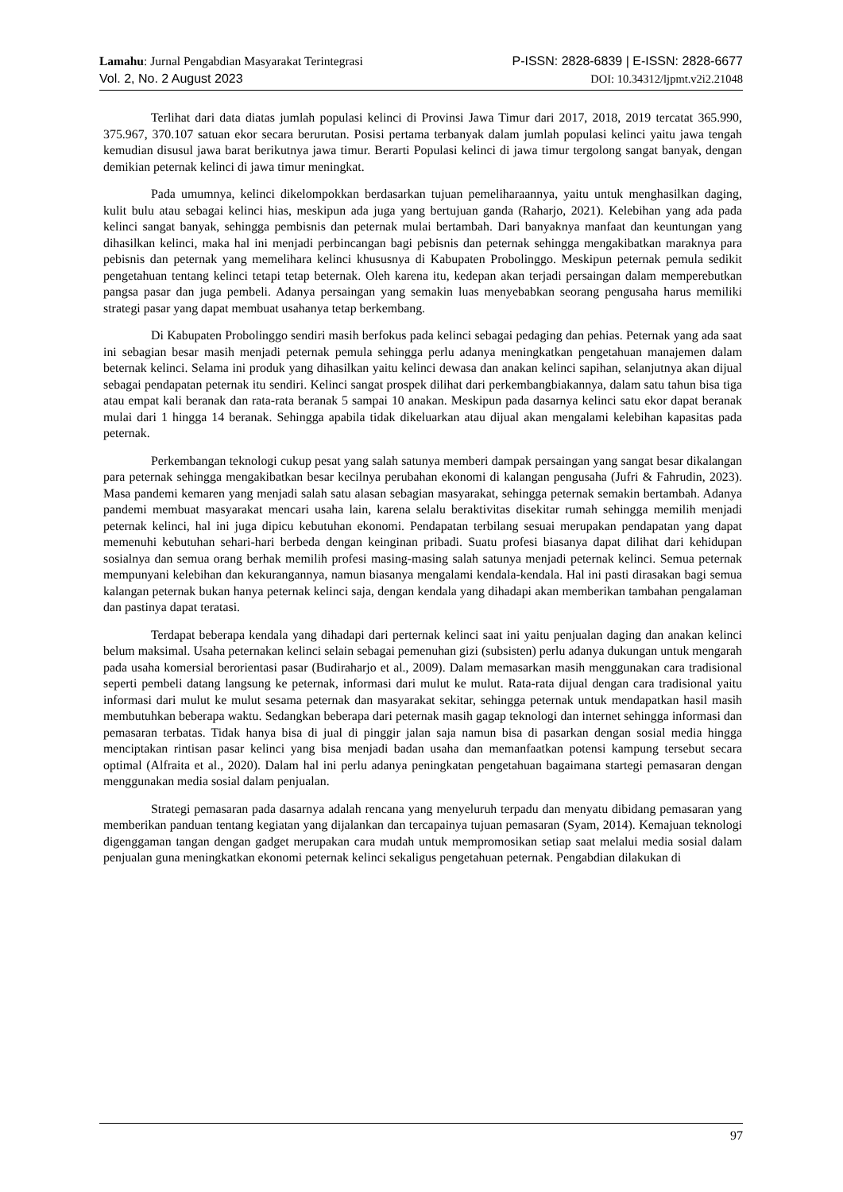Lamahu: Jurnal Pengabdian Masyarakat Terintegrasi P-ISSN: 2828-6839 | E-ISSN: 2828-6677
Vol. 2, No. 2 August 2023 DOI: 10.34312/ljpmt.v2i2.21048
Terlihat dari data diatas jumlah populasi kelinci di Provinsi Jawa Timur dari 2017, 2018, 2019 tercatat 365.990, 375.967, 370.107 satuan ekor secara berurutan. Posisi pertama terbanyak dalam jumlah populasi kelinci yaitu jawa tengah kemudian disusul jawa barat berikutnya jawa timur. Berarti Populasi kelinci di jawa timur tergolong sangat banyak, dengan demikian peternak kelinci di jawa timur meningkat.
Pada umumnya, kelinci dikelompokkan berdasarkan tujuan pemeliharaannya, yaitu untuk menghasilkan daging, kulit bulu atau sebagai kelinci hias, meskipun ada juga yang bertujuan ganda (Raharjo, 2021). Kelebihan yang ada pada kelinci sangat banyak, sehingga pembisnis dan peternak mulai bertambah. Dari banyaknya manfaat dan keuntungan yang dihasilkan kelinci, maka hal ini menjadi perbincangan bagi pebisnis dan peternak sehingga mengakibatkan maraknya para pebisnis dan peternak yang memelihara kelinci khususnya di Kabupaten Probolinggo. Meskipun peternak pemula sedikit pengetahuan tentang kelinci tetapi tetap beternak. Oleh karena itu, kedepan akan terjadi persaingan dalam memperebutkan pangsa pasar dan juga pembeli. Adanya persaingan yang semakin luas menyebabkan seorang pengusaha harus memiliki strategi pasar yang dapat membuat usahanya tetap berkembang.
Di Kabupaten Probolinggo sendiri masih berfokus pada kelinci sebagai pedaging dan pehias. Peternak yang ada saat ini sebagian besar masih menjadi peternak pemula sehingga perlu adanya meningkatkan pengetahuan manajemen dalam beternak kelinci. Selama ini produk yang dihasilkan yaitu kelinci dewasa dan anakan kelinci sapihan, selanjutnya akan dijual sebagai pendapatan peternak itu sendiri. Kelinci sangat prospek dilihat dari perkembangbiakannya, dalam satu tahun bisa tiga atau empat kali beranak dan rata-rata beranak 5 sampai 10 anakan. Meskipun pada dasarnya kelinci satu ekor dapat beranak mulai dari 1 hingga 14 beranak. Sehingga apabila tidak dikeluarkan atau dijual akan mengalami kelebihan kapasitas pada peternak.
Perkembangan teknologi cukup pesat yang salah satunya memberi dampak persaingan yang sangat besar dikalangan para peternak sehingga mengakibatkan besar kecilnya perubahan ekonomi di kalangan pengusaha (Jufri & Fahrudin, 2023). Masa pandemi kemaren yang menjadi salah satu alasan sebagian masyarakat, sehingga peternak semakin bertambah. Adanya pandemi membuat masyarakat mencari usaha lain, karena selalu beraktivitas disekitar rumah sehingga memilih menjadi peternak kelinci, hal ini juga dipicu kebutuhan ekonomi. Pendapatan terbilang sesuai merupakan pendapatan yang dapat memenuhi kebutuhan sehari-hari berbeda dengan keinginan pribadi. Suatu profesi biasanya dapat dilihat dari kehidupan sosialnya dan semua orang berhak memilih profesi masing-masing salah satunya menjadi peternak kelinci. Semua peternak mempunyani kelebihan dan kekurangannya, namun biasanya mengalami kendala-kendala. Hal ini pasti dirasakan bagi semua kalangan peternak bukan hanya peternak kelinci saja, dengan kendala yang dihadapi akan memberikan tambahan pengalaman dan pastinya dapat teratasi.
Terdapat beberapa kendala yang dihadapi dari perternak kelinci saat ini yaitu penjualan daging dan anakan kelinci belum maksimal. Usaha peternakan kelinci selain sebagai pemenuhan gizi (subsisten) perlu adanya dukungan untuk mengarah pada usaha komersial berorientasi pasar (Budiraharjo et al., 2009). Dalam memasarkan masih menggunakan cara tradisional seperti pembeli datang langsung ke peternak, informasi dari mulut ke mulut. Rata-rata dijual dengan cara tradisional yaitu informasi dari mulut ke mulut sesama peternak dan masyarakat sekitar, sehingga peternak untuk mendapatkan hasil masih membutuhkan beberapa waktu. Sedangkan beberapa dari peternak masih gagap teknologi dan internet sehingga informasi dan pemasaran terbatas. Tidak hanya bisa di jual di pinggir jalan saja namun bisa di pasarkan dengan sosial media hingga menciptakan rintisan pasar kelinci yang bisa menjadi badan usaha dan memanfaatkan potensi kampung tersebut secara optimal (Alfraita et al., 2020). Dalam hal ini perlu adanya peningkatan pengetahuan bagaimana startegi pemasaran dengan menggunakan media sosial dalam penjualan.
Strategi pemasaran pada dasarnya adalah rencana yang menyeluruh terpadu dan menyatu dibidang pemasaran yang memberikan panduan tentang kegiatan yang dijalankan dan tercapainya tujuan pemasaran (Syam, 2014). Kemajuan teknologi digenggaman tangan dengan gadget merupakan cara mudah untuk mempromosikan setiap saat melalui media sosial dalam penjualan guna meningkatkan ekonomi peternak kelinci sekaligus pengetahuan peternak. Pengabdian dilakukan di
97